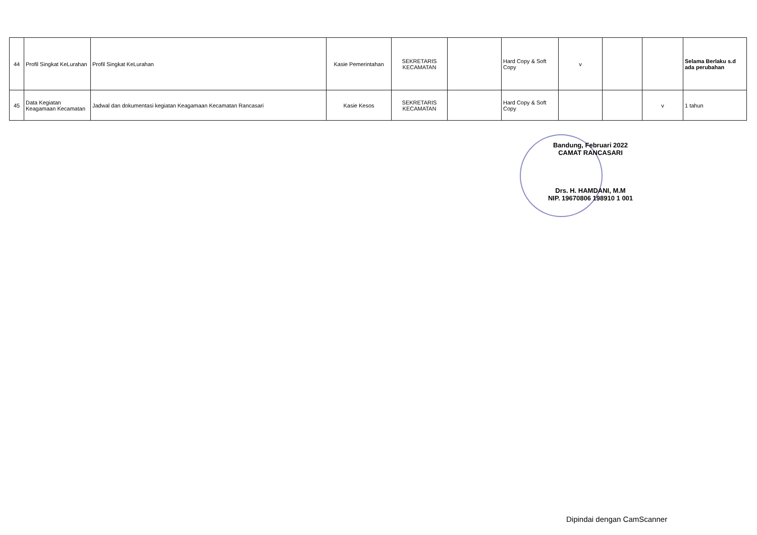| 44 | Profil Singkat KeLurahan | Profil Singkat KeLurahan | Kasie Pemerintahan | SEKRETARIS KECAMATAN | | Hard Copy & Soft Copy | v | | | Selama Berlaku s.d ada perubahan |
| 45 | Data Kegiatan Keagamaan Kecamatan | Jadwal dan dokumentasi kegiatan Keagamaan Kecamatan Rancasari | Kasie Kesos | SEKRETARIS KECAMATAN | | Hard Copy & Soft Copy | | | v | 1 tahun |
Bandung, Februari 2022
CAMAT RANCASARI
Drs. H. HAMDANI, M.M
NIP. 19670806 198910 1 001
Dipindai dengan CamScanner